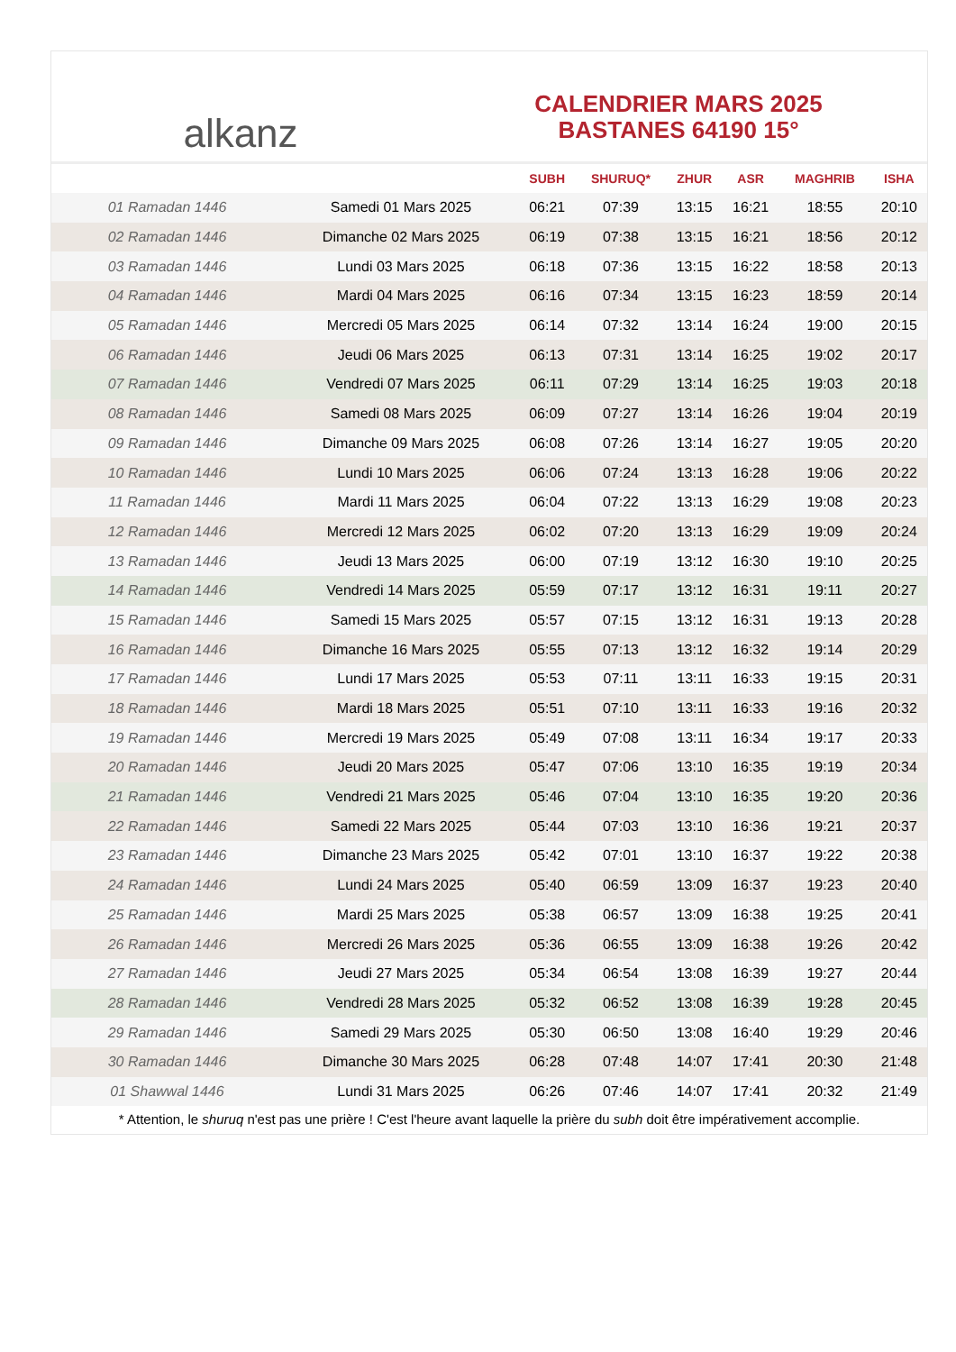alkanz
CALENDRIER MARS 2025
BASTANES 64190 15°
| | | SUBH | SHURUQ* | ZHUR | ASR | MAGHRIB | ISHA |
| --- | --- | --- | --- | --- | --- | --- | --- |
| 01 Ramadan 1446 | Samedi 01 Mars 2025 | 06:21 | 07:39 | 13:15 | 16:21 | 18:55 | 20:10 |
| 02 Ramadan 1446 | Dimanche 02 Mars 2025 | 06:19 | 07:38 | 13:15 | 16:21 | 18:56 | 20:12 |
| 03 Ramadan 1446 | Lundi 03 Mars 2025 | 06:18 | 07:36 | 13:15 | 16:22 | 18:58 | 20:13 |
| 04 Ramadan 1446 | Mardi 04 Mars 2025 | 06:16 | 07:34 | 13:15 | 16:23 | 18:59 | 20:14 |
| 05 Ramadan 1446 | Mercredi 05 Mars 2025 | 06:14 | 07:32 | 13:14 | 16:24 | 19:00 | 20:15 |
| 06 Ramadan 1446 | Jeudi 06 Mars 2025 | 06:13 | 07:31 | 13:14 | 16:25 | 19:02 | 20:17 |
| 07 Ramadan 1446 | Vendredi 07 Mars 2025 | 06:11 | 07:29 | 13:14 | 16:25 | 19:03 | 20:18 |
| 08 Ramadan 1446 | Samedi 08 Mars 2025 | 06:09 | 07:27 | 13:14 | 16:26 | 19:04 | 20:19 |
| 09 Ramadan 1446 | Dimanche 09 Mars 2025 | 06:08 | 07:26 | 13:14 | 16:27 | 19:05 | 20:20 |
| 10 Ramadan 1446 | Lundi 10 Mars 2025 | 06:06 | 07:24 | 13:13 | 16:28 | 19:06 | 20:22 |
| 11 Ramadan 1446 | Mardi 11 Mars 2025 | 06:04 | 07:22 | 13:13 | 16:29 | 19:08 | 20:23 |
| 12 Ramadan 1446 | Mercredi 12 Mars 2025 | 06:02 | 07:20 | 13:13 | 16:29 | 19:09 | 20:24 |
| 13 Ramadan 1446 | Jeudi 13 Mars 2025 | 06:00 | 07:19 | 13:12 | 16:30 | 19:10 | 20:25 |
| 14 Ramadan 1446 | Vendredi 14 Mars 2025 | 05:59 | 07:17 | 13:12 | 16:31 | 19:11 | 20:27 |
| 15 Ramadan 1446 | Samedi 15 Mars 2025 | 05:57 | 07:15 | 13:12 | 16:31 | 19:13 | 20:28 |
| 16 Ramadan 1446 | Dimanche 16 Mars 2025 | 05:55 | 07:13 | 13:12 | 16:32 | 19:14 | 20:29 |
| 17 Ramadan 1446 | Lundi 17 Mars 2025 | 05:53 | 07:11 | 13:11 | 16:33 | 19:15 | 20:31 |
| 18 Ramadan 1446 | Mardi 18 Mars 2025 | 05:51 | 07:10 | 13:11 | 16:33 | 19:16 | 20:32 |
| 19 Ramadan 1446 | Mercredi 19 Mars 2025 | 05:49 | 07:08 | 13:11 | 16:34 | 19:17 | 20:33 |
| 20 Ramadan 1446 | Jeudi 20 Mars 2025 | 05:47 | 07:06 | 13:10 | 16:35 | 19:19 | 20:34 |
| 21 Ramadan 1446 | Vendredi 21 Mars 2025 | 05:46 | 07:04 | 13:10 | 16:35 | 19:20 | 20:36 |
| 22 Ramadan 1446 | Samedi 22 Mars 2025 | 05:44 | 07:03 | 13:10 | 16:36 | 19:21 | 20:37 |
| 23 Ramadan 1446 | Dimanche 23 Mars 2025 | 05:42 | 07:01 | 13:10 | 16:37 | 19:22 | 20:38 |
| 24 Ramadan 1446 | Lundi 24 Mars 2025 | 05:40 | 06:59 | 13:09 | 16:37 | 19:23 | 20:40 |
| 25 Ramadan 1446 | Mardi 25 Mars 2025 | 05:38 | 06:57 | 13:09 | 16:38 | 19:25 | 20:41 |
| 26 Ramadan 1446 | Mercredi 26 Mars 2025 | 05:36 | 06:55 | 13:09 | 16:38 | 19:26 | 20:42 |
| 27 Ramadan 1446 | Jeudi 27 Mars 2025 | 05:34 | 06:54 | 13:08 | 16:39 | 19:27 | 20:44 |
| 28 Ramadan 1446 | Vendredi 28 Mars 2025 | 05:32 | 06:52 | 13:08 | 16:39 | 19:28 | 20:45 |
| 29 Ramadan 1446 | Samedi 29 Mars 2025 | 05:30 | 06:50 | 13:08 | 16:40 | 19:29 | 20:46 |
| 30 Ramadan 1446 | Dimanche 30 Mars 2025 | 06:28 | 07:48 | 14:07 | 17:41 | 20:30 | 21:48 |
| 01 Shawwal 1446 | Lundi 31 Mars 2025 | 06:26 | 07:46 | 14:07 | 17:41 | 20:32 | 21:49 |
* Attention, le shuruq n'est pas une prière ! C'est l'heure avant laquelle la prière du subh doit être impérativement accomplie.